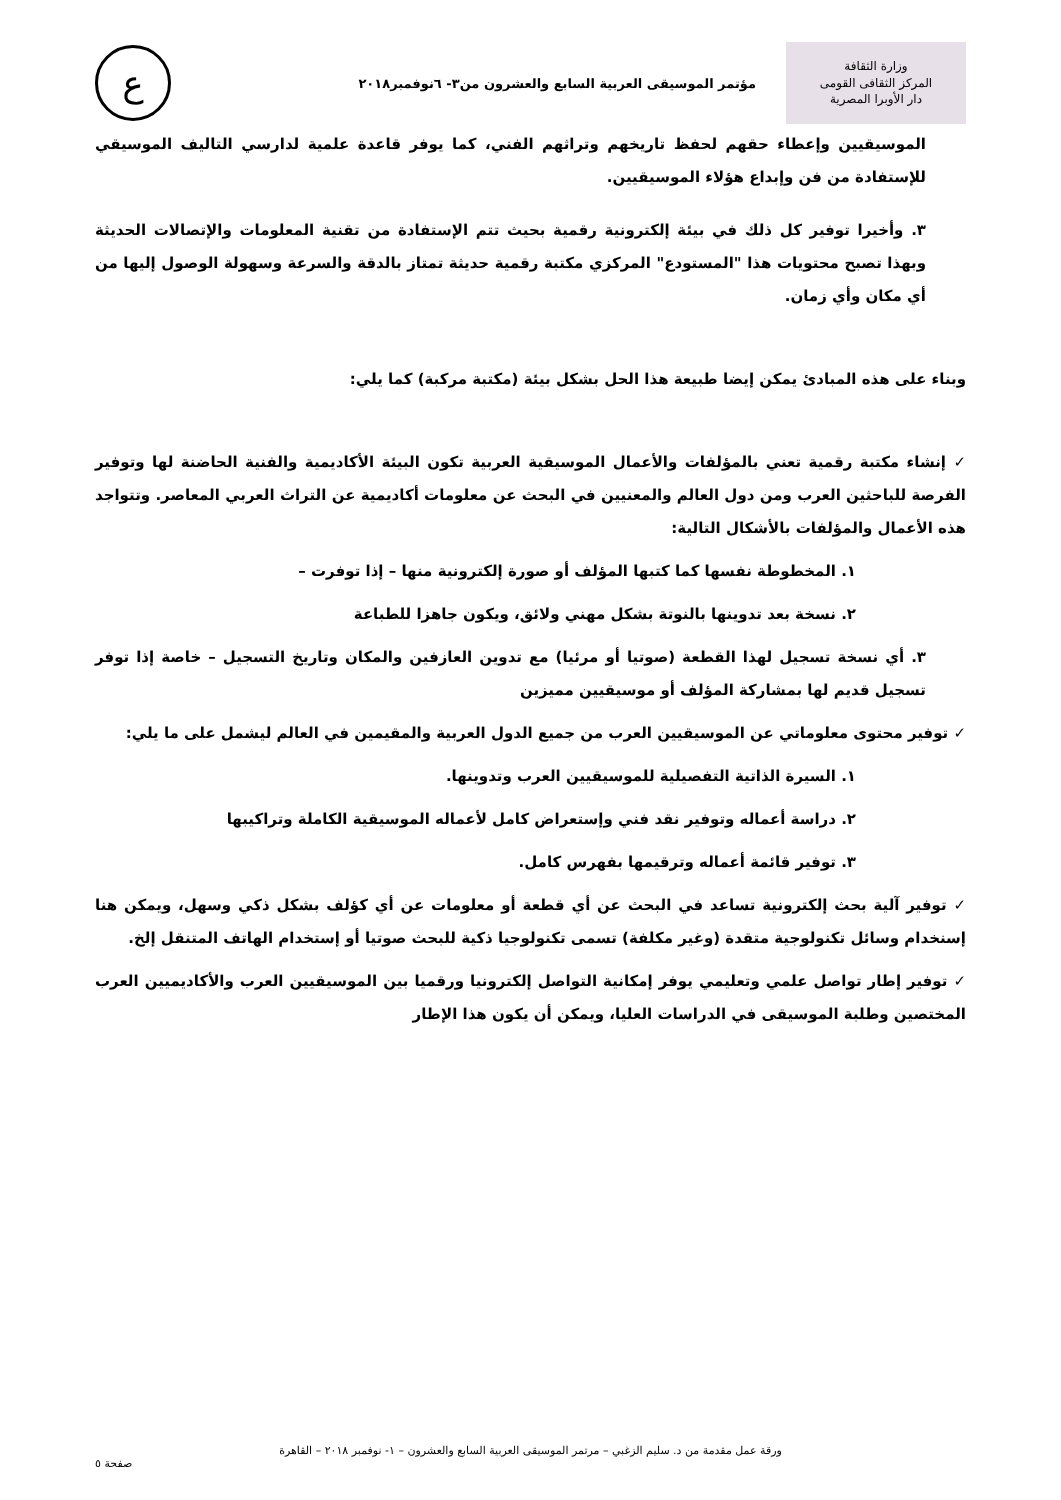وزارة الثقافة
المركز الثقافى القومى
دار الأوبرا المصرية
مؤتمر الموسيقى العربية السابع والعشرون من٣- ٦نوفمبر٢٠١٨
ع
الموسيقيين وإعطاء حقهم لحفظ تاريخهم وتراثهم الفني، كما يوفر قاعدة علمية لدارسي التاليف الموسيقي للإستفادة من فن وإبداع هؤلاء الموسيقيين.
٣. وأخيرا توفير كل ذلك في بيئة إلكترونية رقمية بحيث تتم الإستفادة من تقنية المعلومات والإتصالات الحديثة وبهذا تصبح محتويات هذا "المستودع" المركزي مكتبة رقمية حديثة تمتاز بالدقة والسرعة وسهولة الوصول إليها من أي مكان وأي زمان.
وبناء على هذه المبادئ يمكن إيضا طبيعة هذا الحل بشكل بيئة (مكتبة مركبة) كما يلي:
✓ إنشاء مكتبة رقمية تعني بالمؤلفات والأعمال الموسيقية العربية تكون البيئة الأكاديمية والفنية الحاضنة لها وتوفير الفرصة للباحثين العرب ومن دول العالم والمعنيين في البحث عن معلومات أكاديمية عن التراث العربي المعاصر. وتتواجد هذه الأعمال والمؤلفات بالأشكال التالية:
١. المخطوطة نفسها كما كتبها المؤلف أو صورة إلكترونية منها – إذا توفرت –
٢. نسخة بعد تدوينها بالنوتة بشكل مهني ولائق، ويكون جاهزا للطباعة
٣. أي نسخة تسجيل لهذا القطعة (صوتيا أو مرئيا) مع تدوين العازفين والمكان وتاريخ التسجيل – خاصة إذا توفر تسجيل قديم لها بمشاركة المؤلف أو موسيقيين مميزين
✓ توفير محتوى معلوماتي عن الموسيقيين العرب من جميع الدول العربية والمقيمين في العالم ليشمل على ما يلي:
١. السيرة الذاتية التفصيلية للموسيقيين العرب وتدوينها.
٢. دراسة أعماله وتوفير نقد فني وإستعراض كامل لأعماله الموسيقية الكاملة وتراكيبها
٣. توفير قائمة أعماله وترقيمها بفهرس كامل.
✓ توفير آلية بحث إلكترونية تساعد في البحث عن أي قطعة أو معلومات عن أي كؤلف بشكل ذكي وسهل، ويمكن هنا إسنخدام وسائل تكنولوجية متقدة (وغير مكلفة) تسمى تكنولوجيا ذكية للبحث صوتيا أو إستخدام الهاتف المتنقل إلخ.
✓ توفير إطار تواصل علمي وتعليمي يوفر إمكانية التواصل إلكترونيا ورقميا بين الموسيقيين العرب والأكاديميين العرب المختصين وطلبة الموسيقى في الدراسات العليا، ويمكن أن يكون هذا الإطار
ورقة عمل مقدمة من د. سليم الزغبي – مرتمر الموسيقى العربية السابع والعشرون – ١- نوفمبر ٢٠١٨ – القاهرة
صفحة ٥